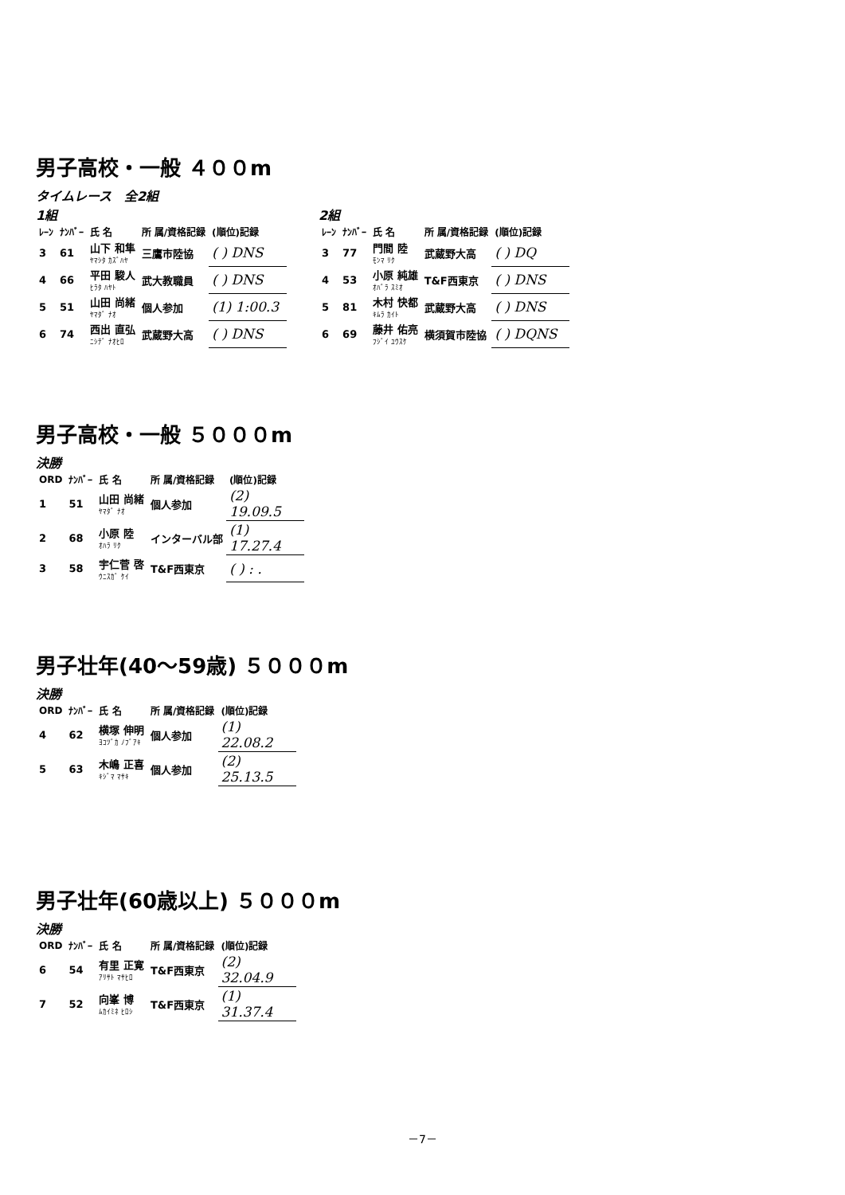男子高校・一般 ４００m
タイムレース　全2組
1組
| ﾚｰﾝ | ﾅﾝﾊﾞｰ | 氏 名 | 所 属/資格記録 | (順位)記録 |
| --- | --- | --- | --- | --- |
| 3 | 61 | 山下 和隼 ﾔﾏｼﾀ ｶｽﾞﾊﾔ | 三鷹市陸協 | ( ) DNS |
| 4 | 66 | 平田 駿人 ﾋﾗﾀ ﾊﾔﾄ | 武大教職員 | ( ) DNS |
| 5 | 51 | 山田 尚緒 ﾔﾏﾀﾞ ﾅｵ | 個人参加 | (1) 1:00.3 |
| 6 | 74 | 西出 直弘 ﾆｼﾃﾞ ﾅｵﾋﾛ | 武蔵野大高 | ( ) DNS |
2組
| ﾚｰﾝ | ﾅﾝﾊﾞｰ | 氏 名 | 所 属/資格記録 | (順位)記録 |
| --- | --- | --- | --- | --- |
| 3 | 77 | 門間 陸 ﾓﾝﾏ ﾘｸ | 武蔵野大高 | ( ) DQ |
| 4 | 53 | 小原 純雄 ｵﾊﾞﾗ ｽﾐｵ | T&F西東京 | ( ) DNS |
| 5 | 81 | 木村 快都 ｷﾑﾗ ｶｲﾄ | 武蔵野大高 | ( ) DNS |
| 6 | 69 | 藤井 佑亮 ﾌｼﾞｲ ﾕｳｽｹ | 横須賀市陸協 | ( ) DQNS |
男子高校・一般 ５０００m
決勝
| ORD | ﾅﾝﾊﾞｰ | 氏 名 | 所 属/資格記録 | (順位)記録 |
| --- | --- | --- | --- | --- |
| 1 | 51 | 山田 尚緒 ﾔﾏﾀﾞ ﾅｵ | 個人参加 | (2) 19.09.5 |
| 2 | 68 | 小原 陸 ｵﾊﾗ ﾘｸ | インターバル部 | (1) 17.27.4 |
| 3 | 58 | 宇仁菅 啓 ｳﾆｽｶﾞ ｹｲ | T&F西東京 | ( ) : . |
男子壮年(40～59歳) ５０００m
決勝
| ORD | ﾅﾝﾊﾞｰ | 氏 名 | 所 属/資格記録 | (順位)記録 |
| --- | --- | --- | --- | --- |
| 4 | 62 | 横塚 伸明 ﾖｺﾂﾞｶ ﾉﾌﾞｱｷ | 個人参加 | (1) 22.08.2 |
| 5 | 63 | 木嶋 正喜 ｷｼﾞﾏ ﾏｻｷ | 個人参加 | (2) 25.13.5 |
男子壮年(60歳以上) ５０００m
決勝
| ORD | ﾅﾝﾊﾞｰ | 氏 名 | 所 属/資格記録 | (順位)記録 |
| --- | --- | --- | --- | --- |
| 6 | 54 | 有里 正寛 ｱﾘｻﾄ ﾏｻﾋﾛ | T&F西東京 | (2) 32.04.9 |
| 7 | 52 | 向峯 博 ﾑｶｲﾐﾈ ﾋﾛｼ | T&F西東京 | (1) 31.37.4 |
－7－